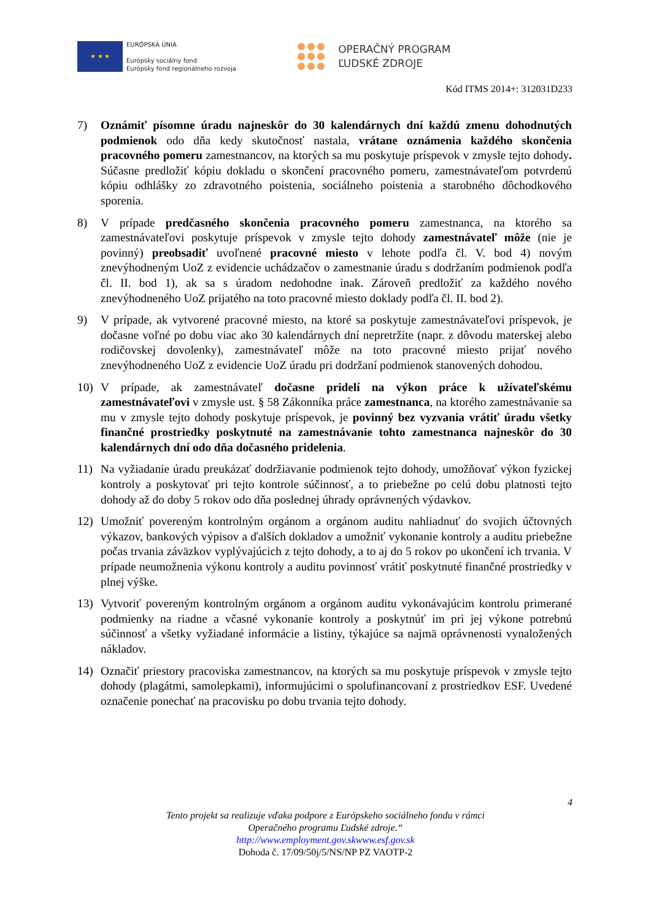★ ★ ★
EURÓPSKA ÚNIA
Európsky sociálny fond
Európsky fond regionálneho rozvoja
OPERAČNÝ PROGRAM
ĽUDSKÉ ZDROJE
Kód ITMS 2014+: 312031D233
7) Oznámiť písomne úradu najneskôr do 30 kalendárnych dní každú zmenu dohodnutých podmienok odo dňa kedy skutočnosť nastala, vrátane oznámenia každého skončenia pracovného pomeru zamestnancov, na ktorých sa mu poskytuje príspevok v zmysle tejto dohody. Súčasne predložiť kópiu dokladu o skončení pracovného pomeru, zamestnávateľom potvrdenú kópiu odhlášky zo zdravotného poistenia, sociálneho poistenia a starobného dôchodkového sporenia.
8) V prípade predčasného skončenia pracovného pomeru zamestnanca, na ktorého sa zamestnávateľovi poskytuje príspevok v zmysle tejto dohody zamestnávateľ môže (nie je povinný) preobsadiť uvoľnené pracovné miesto v lehote podľa čl. V. bod 4) novým znevýhodneným UoZ z evidencie uchádzačov o zamestnanie úradu s dodržaním podmienok podľa čl. II. bod 1), ak sa s úradom nedohodne inak. Zároveň predložiť za každého nového znevýhodneného UoZ prijatého na toto pracovné miesto doklady podľa čl. II. bod 2).
9) V prípade, ak vytvorené pracovné miesto, na ktoré sa poskytuje zamestnávateľovi príspevok, je dočasne voľné po dobu viac ako 30 kalendárnych dní nepretržite (napr. z dôvodu materskej alebo rodičovskej dovolenky), zamestnávateľ môže na toto pracovné miesto prijať nového znevýhodneného UoZ z evidencie UoZ úradu pri dodržaní podmienok stanovených dohodou.
10) V prípade, ak zamestnávateľ dočasne pridelí na výkon práce k užívateľskému zamestnávateľovi v zmysle ust. § 58 Zákonníka práce zamestnanca, na ktorého zamestnávanie sa mu v zmysle tejto dohody poskytuje príspevok, je povinný bez vyzvania vrátiť úradu všetky finančné prostriedky poskytnuté na zamestnávanie tohto zamestnanca najneskôr do 30 kalendárnych dní odo dňa dočasného pridelenia.
11) Na vyžiadanie úradu preukázať dodržiavanie podmienok tejto dohody, umožňovať výkon fyzickej kontroly a poskytovať pri tejto kontrole súčinnosť, a to priebežne po celú dobu platnosti tejto dohody až do doby 5 rokov odo dňa poslednej úhrady oprávnených výdavkov.
12) Umožniť povereným kontrolným orgánom a orgánom auditu nahliadnuť do svojich účtovných výkazov, bankových výpisov a ďalších dokladov a umožniť vykonanie kontroly a auditu priebežne počas trvania záväzkov vyplývajúcich z tejto dohody, a to aj do 5 rokov po ukončení ich trvania. V prípade neumožnenia výkonu kontroly a auditu povinnosť vrátiť poskytnuté finančné prostriedky v plnej výške.
13) Vytvoriť povereným kontrolným orgánom a orgánom auditu vykonávajúcim kontrolu primerané podmienky na riadne a včasné vykonanie kontroly a poskytnúť im pri jej výkone potrebnú súčinnosť a všetky vyžiadané informácie a listiny, týkajúce sa najmä oprávnenosti vynaložených nákladov.
14) Označiť priestory pracoviska zamestnancov, na ktorých sa mu poskytuje príspevok v zmysle tejto dohody (plagátmi, samolepkami), informujúcimi o spolufinancovaní z prostriedkov ESF. Uvedené označenie ponechať na pracovisku po dobu trvania tejto dohody.
4
Tento projekt sa realizuje vďaka podpore z Európskeho sociálneho fondu v rámci
Operačného programu Ľudské zdroje.“
http://www.employment.gov.skwww.esf.gov.sk
Dohoda č. 17/09/50j/5/NS/NP PZ VAOTP-2